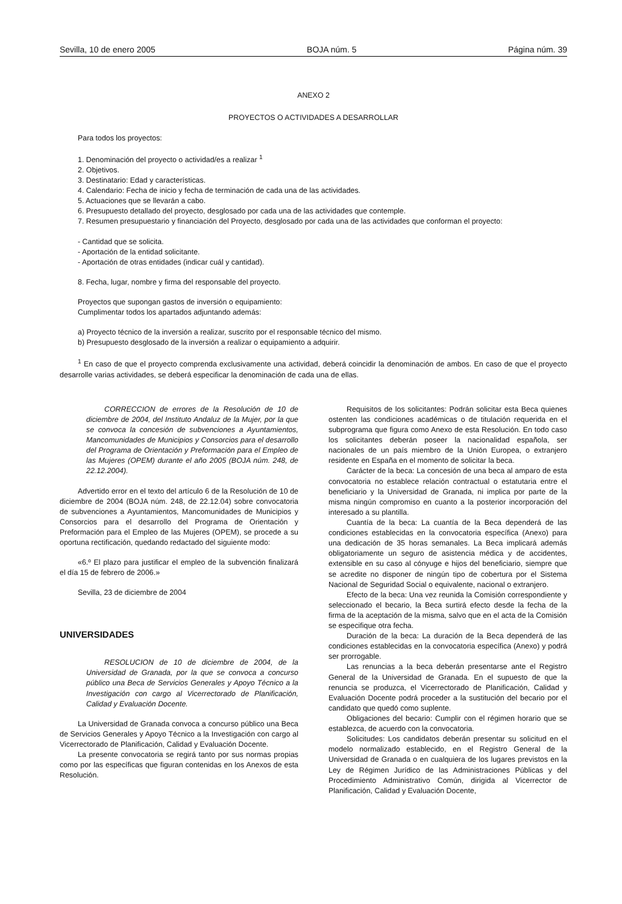Sevilla, 10 de enero 2005 BOJA núm. 5 Página núm. 39
ANEXO 2
PROYECTOS O ACTIVIDADES A DESARROLLAR
Para todos los proyectos:
1. Denominación del proyecto o actividad/es a realizar <sup>1</sup>
2. Objetivos.
3. Destinatario: Edad y características.
4. Calendario: Fecha de inicio y fecha de terminación de cada una de las actividades.
5. Actuaciones que se llevarán a cabo.
6. Presupuesto detallado del proyecto, desglosado por cada una de las actividades que contemple.
7. Resumen presupuestario y financiación del Proyecto, desglosado por cada una de las actividades que conforman el proyecto:
- Cantidad que se solicita.
- Aportación de la entidad solicitante.
- Aportación de otras entidades (indicar cuál y cantidad).
8. Fecha, lugar, nombre y firma del responsable del proyecto.
Proyectos que supongan gastos de inversión o equipamiento:
Cumplimentar todos los apartados adjuntando además:
a) Proyecto técnico de la inversión a realizar, suscrito por el responsable técnico del mismo.
b) Presupuesto desglosado de la inversión a realizar o equipamiento a adquirir.
<sup>1</sup> En caso de que el proyecto comprenda exclusivamente una actividad, deberá coincidir la denominación de ambos. En caso de que el proyecto desarrolle varias actividades, se deberá especificar la denominación de cada una de ellas.
CORRECCION de errores de la Resolución de 10 de diciembre de 2004, del Instituto Andaluz de la Mujer, por la que se convoca la concesión de subvenciones a Ayuntamientos, Mancomunidades de Municipios y Consorcios para el desarrollo del Programa de Orientación y Preformación para el Empleo de las Mujeres (OPEM) durante el año 2005 (BOJA núm. 248, de 22.12.2004).
Advertido error en el texto del artículo 6 de la Resolución de 10 de diciembre de 2004 (BOJA núm. 248, de 22.12.04) sobre convocatoria de subvenciones a Ayuntamientos, Mancomunidades de Municipios y Consorcios para el desarrollo del Programa de Orientación y Preformación para el Empleo de las Mujeres (OPEM), se procede a su oportuna rectificación, quedando redactado del siguiente modo:
«6.º El plazo para justificar el empleo de la subvención finalizará el día 15 de febrero de 2006.»
Sevilla, 23 de diciembre de 2004
UNIVERSIDADES
RESOLUCION de 10 de diciembre de 2004, de la Universidad de Granada, por la que se convoca a concurso público una Beca de Servicios Generales y Apoyo Técnico a la Investigación con cargo al Vicerrectorado de Planificación, Calidad y Evaluación Docente.
La Universidad de Granada convoca a concurso público una Beca de Servicios Generales y Apoyo Técnico a la Investigación con cargo al Vicerrectorado de Planificación, Calidad y Evaluación Docente.
La presente convocatoria se regirá tanto por sus normas propias como por las específicas que figuran contenidas en los Anexos de esta Resolución.
Requisitos de los solicitantes: Podrán solicitar esta Beca quienes ostenten las condiciones académicas o de titulación requerida en el subprograma que figura como Anexo de esta Resolución. En todo caso los solicitantes deberán poseer la nacionalidad española, ser nacionales de un país miembro de la Unión Europea, o extranjero residente en España en el momento de solicitar la beca.
Carácter de la beca: La concesión de una beca al amparo de esta convocatoria no establece relación contractual o estatutaria entre el beneficiario y la Universidad de Granada, ni implica por parte de la misma ningún compromiso en cuanto a la posterior incorporación del interesado a su plantilla.
Cuantía de la beca: La cuantía de la Beca dependerá de las condiciones establecidas en la convocatoria específica (Anexo) para una dedicación de 35 horas semanales. La Beca implicará además obligatoriamente un seguro de asistencia médica y de accidentes, extensible en su caso al cónyuge e hijos del beneficiario, siempre que se acredite no disponer de ningún tipo de cobertura por el Sistema Nacional de Seguridad Social o equivalente, nacional o extranjero.
Efecto de la beca: Una vez reunida la Comisión correspondiente y seleccionado el becario, la Beca surtirá efecto desde la fecha de la firma de la aceptación de la misma, salvo que en el acta de la Comisión se especifique otra fecha.
Duración de la beca: La duración de la Beca dependerá de las condiciones establecidas en la convocatoria específica (Anexo) y podrá ser prorrogable.
Las renuncias a la beca deberán presentarse ante el Registro General de la Universidad de Granada. En el supuesto de que la renuncia se produzca, el Vicerrectorado de Planificación, Calidad y Evaluación Docente podrá proceder a la sustitución del becario por el candidato que quedó como suplente.
Obligaciones del becario: Cumplir con el régimen horario que se establezca, de acuerdo con la convocatoria.
Solicitudes: Los candidatos deberán presentar su solicitud en el modelo normalizado establecido, en el Registro General de la Universidad de Granada o en cualquiera de los lugares previstos en la Ley de Régimen Jurídico de las Administraciones Públicas y del Procedimiento Administrativo Común, dirigida al Vicerrector de Planificación, Calidad y Evaluación Docente,